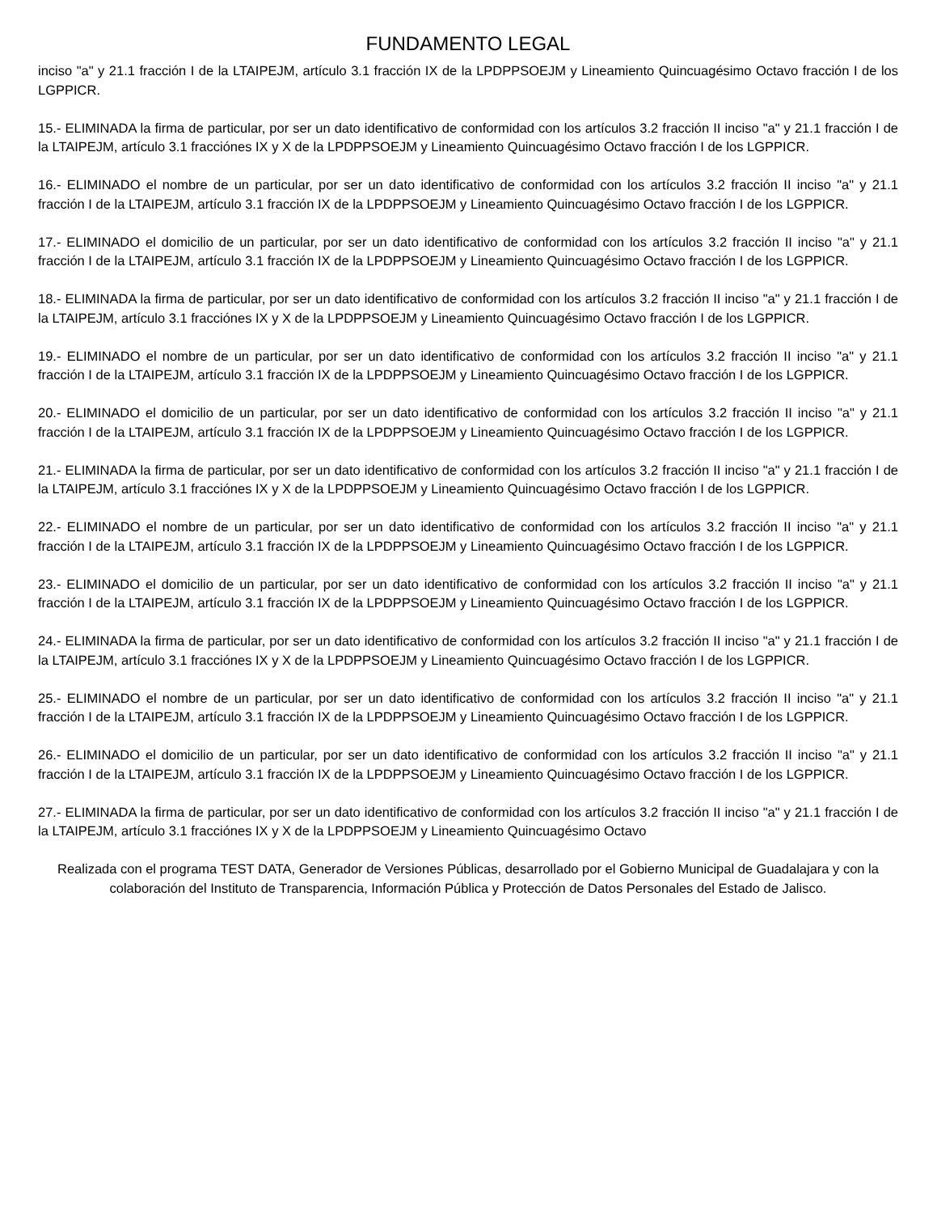FUNDAMENTO LEGAL
inciso "a" y 21.1 fracción I de la LTAIPEJM, artículo 3.1 fracción IX de la LPDPPSOEJM y Lineamiento Quincuagésimo Octavo fracción I de los LGPPICR.
15.- ELIMINADA la firma de particular, por ser un dato identificativo de conformidad con los artículos 3.2 fracción II inciso "a" y 21.1 fracción I de la LTAIPEJM, artículo 3.1 fracciónes IX y X de la LPDPPSOEJM y Lineamiento Quincuagésimo Octavo fracción I de los LGPPICR.
16.- ELIMINADO el nombre de un particular, por ser un dato identificativo de conformidad con los artículos 3.2 fracción II inciso "a" y 21.1 fracción I de la LTAIPEJM, artículo 3.1 fracción IX de la LPDPPSOEJM y Lineamiento Quincuagésimo Octavo fracción I de los LGPPICR.
17.- ELIMINADO el domicilio de un particular, por ser un dato identificativo de conformidad con los artículos 3.2 fracción II inciso "a" y 21.1 fracción I de la LTAIPEJM, artículo 3.1 fracción IX de la LPDPPSOEJM y Lineamiento Quincuagésimo Octavo fracción I de los LGPPICR.
18.- ELIMINADA la firma de particular, por ser un dato identificativo de conformidad con los artículos 3.2 fracción II inciso "a" y 21.1 fracción I de la LTAIPEJM, artículo 3.1 fracciónes IX y X de la LPDPPSOEJM y Lineamiento Quincuagésimo Octavo fracción I de los LGPPICR.
19.- ELIMINADO el nombre de un particular, por ser un dato identificativo de conformidad con los artículos 3.2 fracción II inciso "a" y 21.1 fracción I de la LTAIPEJM, artículo 3.1 fracción IX de la LPDPPSOEJM y Lineamiento Quincuagésimo Octavo fracción I de los LGPPICR.
20.- ELIMINADO el domicilio de un particular, por ser un dato identificativo de conformidad con los artículos 3.2 fracción II inciso "a" y 21.1 fracción I de la LTAIPEJM, artículo 3.1 fracción IX de la LPDPPSOEJM y Lineamiento Quincuagésimo Octavo fracción I de los LGPPICR.
21.- ELIMINADA la firma de particular, por ser un dato identificativo de conformidad con los artículos 3.2 fracción II inciso "a" y 21.1 fracción I de la LTAIPEJM, artículo 3.1 fracciónes IX y X de la LPDPPSOEJM y Lineamiento Quincuagésimo Octavo fracción I de los LGPPICR.
22.- ELIMINADO el nombre de un particular, por ser un dato identificativo de conformidad con los artículos 3.2 fracción II inciso "a" y 21.1 fracción I de la LTAIPEJM, artículo 3.1 fracción IX de la LPDPPSOEJM y Lineamiento Quincuagésimo Octavo fracción I de los LGPPICR.
23.- ELIMINADO el domicilio de un particular, por ser un dato identificativo de conformidad con los artículos 3.2 fracción II inciso "a" y 21.1 fracción I de la LTAIPEJM, artículo 3.1 fracción IX de la LPDPPSOEJM y Lineamiento Quincuagésimo Octavo fracción I de los LGPPICR.
24.- ELIMINADA la firma de particular, por ser un dato identificativo de conformidad con los artículos 3.2 fracción II inciso "a" y 21.1 fracción I de la LTAIPEJM, artículo 3.1 fracciónes IX y X de la LPDPPSOEJM y Lineamiento Quincuagésimo Octavo fracción I de los LGPPICR.
25.- ELIMINADO el nombre de un particular, por ser un dato identificativo de conformidad con los artículos 3.2 fracción II inciso "a" y 21.1 fracción I de la LTAIPEJM, artículo 3.1 fracción IX de la LPDPPSOEJM y Lineamiento Quincuagésimo Octavo fracción I de los LGPPICR.
26.- ELIMINADO el domicilio de un particular, por ser un dato identificativo de conformidad con los artículos 3.2 fracción II inciso "a" y 21.1 fracción I de la LTAIPEJM, artículo 3.1 fracción IX de la LPDPPSOEJM y Lineamiento Quincuagésimo Octavo fracción I de los LGPPICR.
27.- ELIMINADA la firma de particular, por ser un dato identificativo de conformidad con los artículos 3.2 fracción II inciso "a" y 21.1 fracción I de la LTAIPEJM, artículo 3.1 fracciónes IX y X de la LPDPPSOEJM y Lineamiento Quincuagésimo Octavo
Realizada con el programa TEST DATA, Generador de Versiones Públicas, desarrollado por el Gobierno Municipal de Guadalajara y con la colaboración del Instituto de Transparencia, Información Pública y Protección de Datos Personales del Estado de Jalisco.